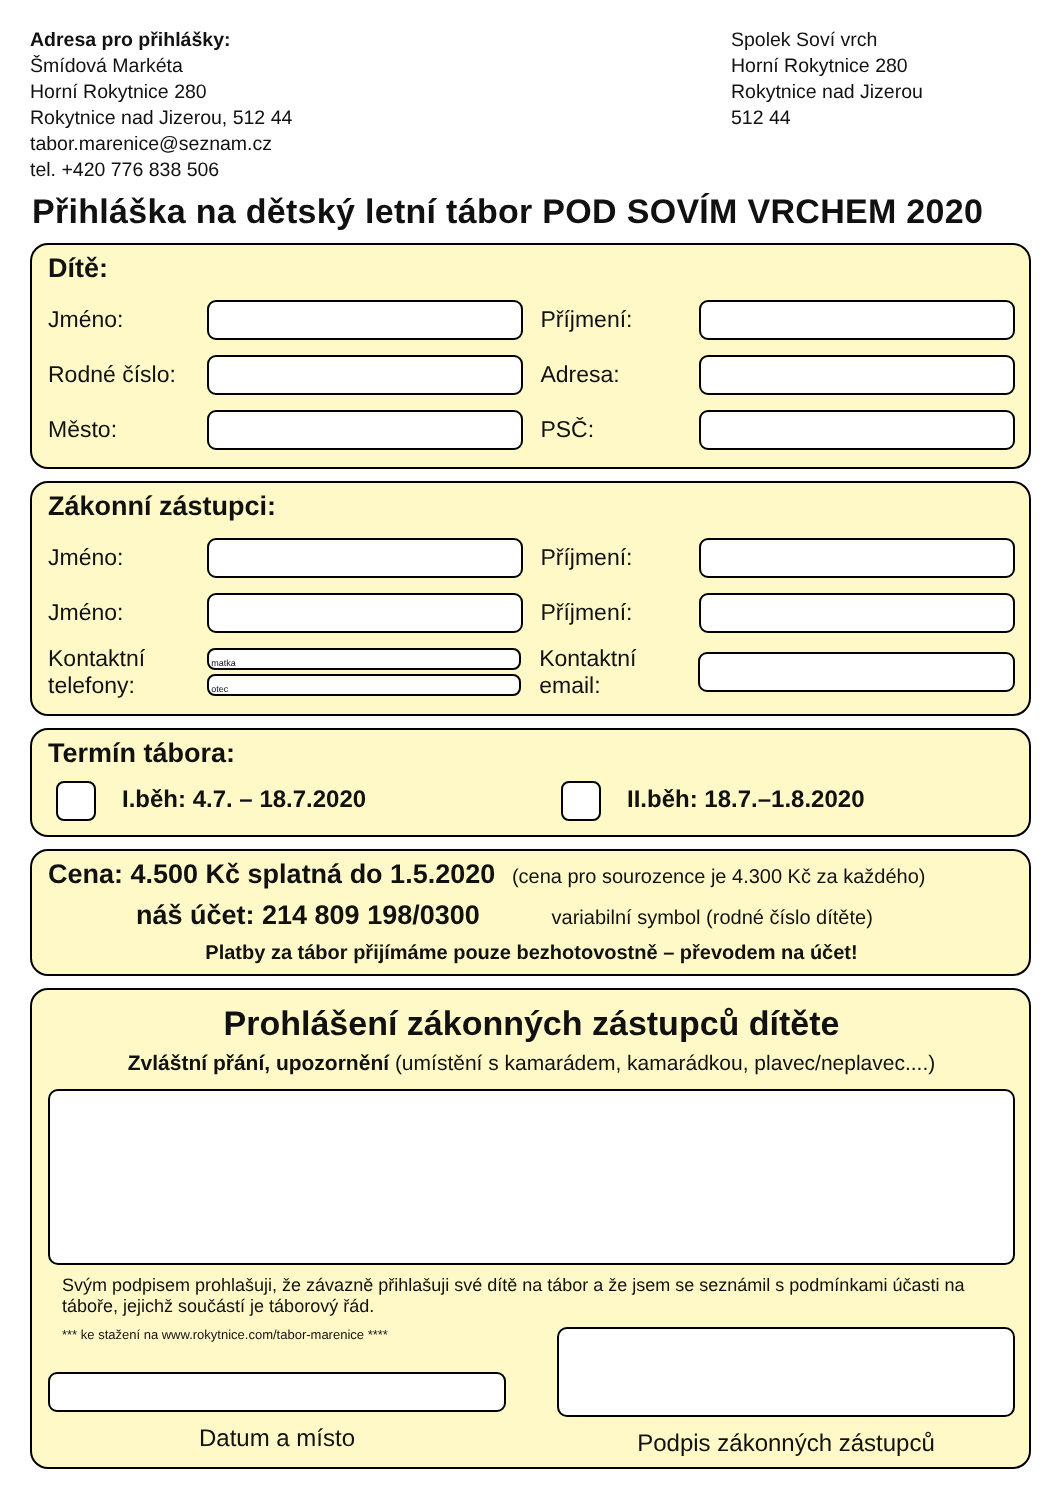Adresa pro přihlášky:
Šmídová Markéta
Horní Rokytnice 280
Rokytnice nad Jizerou, 512 44
tabor.marenice@seznam.cz
tel. +420 776 838 506
Spolek Soví vrch
Horní Rokytnice 280
Rokytnice nad Jizerou
512 44
Přihláška na dětský letní tábor POD SOVÍM VRCHEM 2020
Dítě:
Jméno: Příjmení:
Rodné číslo: Adresa:
Město: PSČ:
Zákonní zástupci:
Jméno: Příjmení:
Jméno: Příjmení:
Kontaktní telefony:
matka
otec
Kontaktní email:
Termín tábora:
I.běh: 4.7. – 18.7.2020 II.běh: 18.7.–1.8.2020
Cena: 4.500 Kč splatná do 1.5.2020 (cena pro sourozence je 4.300 Kč za každého)
náš účet: 214 809 198/0300 variabilní symbol (rodné číslo dítěte)
Platby za tábor přijímáme pouze bezhotovostně – převodem na účet!
Prohlášení zákonných zástupců dítěte
Zvláštní přání, upozornění (umístění s kamarádem, kamarádkou, plavec/neplavec....)
Svým podpisem prohlašuji, že závazně přihlašuji své dítě na tábor a že jsem se seznámil s podmínkami účasti na táboře, jejichž součástí je táborový řád.
*** ke stažení na www.rokytnice.com/tabor-marenice ****
Datum a místo
Podpis zákonných zástupců